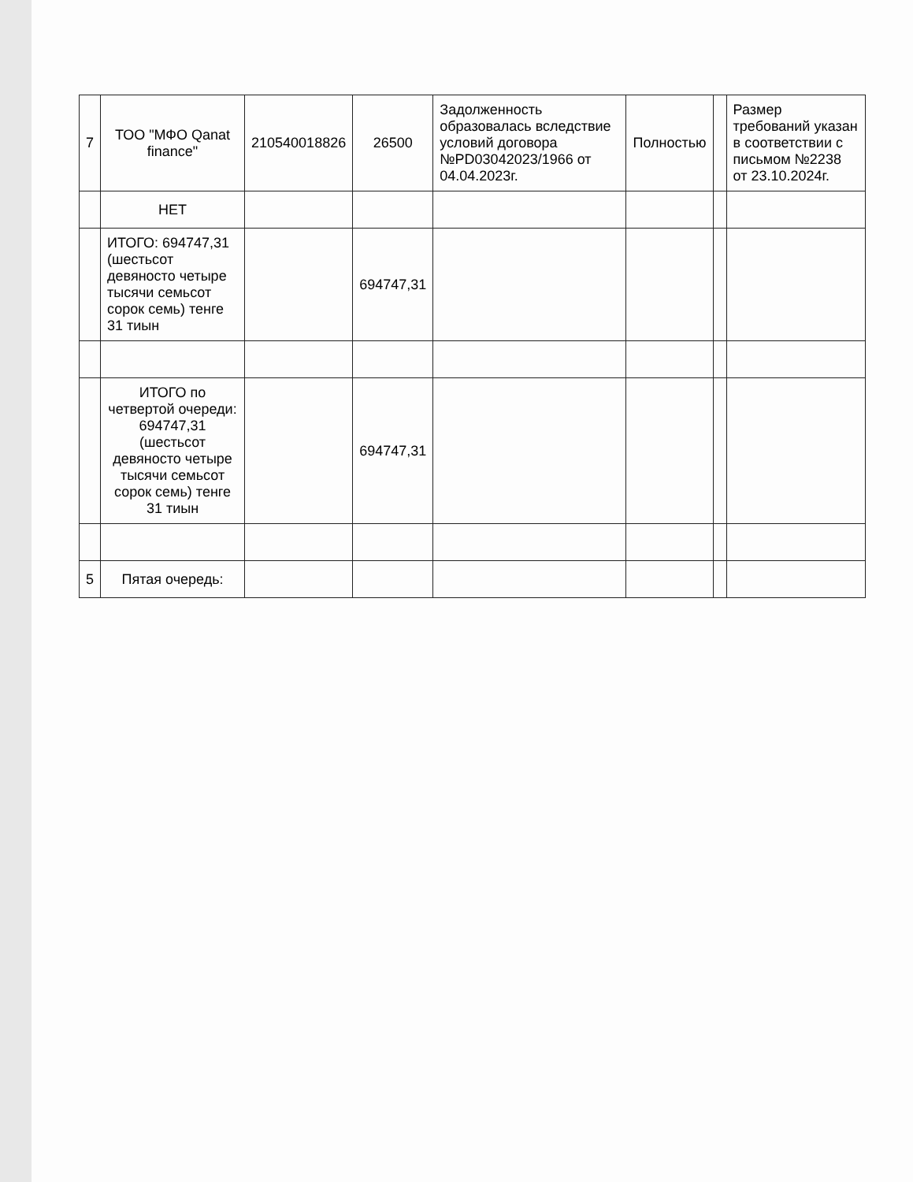| 7 | ТОО "МФО Qanat finance" | 210540018826 | 26500 | Задолженность образовалась вследствие условий договора №PD03042023/1966 от 04.04.2023г. | Полностью | | Размер требований указан в соответствии с письмом №2238 от 23.10.2024г. |
| | НЕТ | | | | | | |
| | ИТОГО: 694747,31 (шестьсот девяносто четыре тысячи семьсот сорок семь) тенге 31 тиын | | 694747,31 | | | | |
| | ИТОГО по четвертой очереди: 694747,31 (шестьсот девяносто четыре тысячи семьсот сорок семь) тенге 31 тиын | | 694747,31 | | | | |
| 5 | Пятая очередь: | | | | | | |